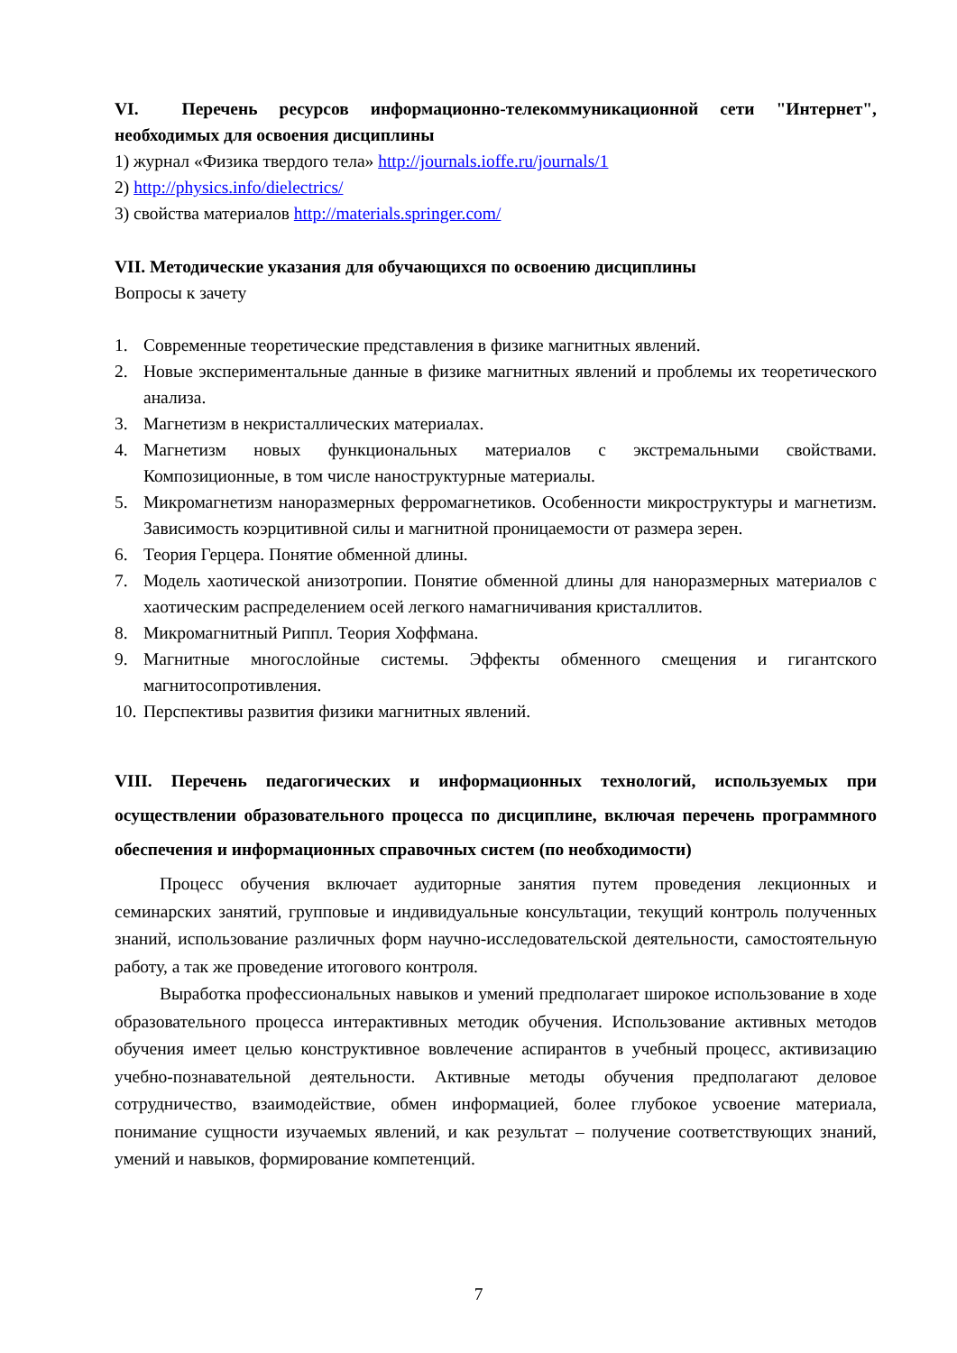VI. Перечень ресурсов информационно-телекоммуникационной сети "Интернет", необходимых для освоения дисциплины
1) журнал «Физика твердого тела» http://journals.ioffe.ru/journals/1
2) http://physics.info/dielectrics/
3) свойства материалов http://materials.springer.com/
VII. Методические указания для обучающихся по освоению дисциплины
Вопросы к зачету
1. Современные теоретические представления в физике магнитных явлений.
2. Новые экспериментальные данные в физике магнитных явлений и проблемы их теоретического анализа.
3. Магнетизм в некристаллических материалах.
4. Магнетизм новых функциональных материалов с экстремальными свойствами. Композиционные, в том числе наноструктурные материалы.
5. Микромагнетизм наноразмерных ферромагнетиков. Особенности микроструктуры и магнетизм. Зависимость коэрцитивной силы и магнитной проницаемости от размера зерен.
6. Теория Герцера. Понятие обменной длины.
7. Модель хаотической анизотропии. Понятие обменной длины для наноразмерных материалов с хаотическим распределением осей легкого намагничивания кристаллитов.
8. Микромагнитный Риппл. Теория Хоффмана.
9. Магнитные многослойные системы. Эффекты обменного смещения и гигантского магнитосопротивления.
10. Перспективы развития физики магнитных явлений.
VIII. Перечень педагогических и информационных технологий, используемых при осуществлении образовательного процесса по дисциплине, включая перечень программного обеспечения и информационных справочных систем (по необходимости)
Процесс обучения включает аудиторные занятия путем проведения лекционных и семинарских занятий, групповые и индивидуальные консультации, текущий контроль полученных знаний, использование различных форм научно-исследовательской деятельности, самостоятельную работу, а так же проведение итогового контроля.
Выработка профессиональных навыков и умений предполагает широкое использование в ходе образовательного процесса интерактивных методик обучения. Использование активных методов обучения имеет целью конструктивное вовлечение аспирантов в учебный процесс, активизацию учебно-познавательной деятельности. Активные методы обучения предполагают деловое сотрудничество, взаимодействие, обмен информацией, более глубокое усвоение материала, понимание сущности изучаемых явлений, и как результат – получение соответствующих знаний, умений и навыков, формирование компетенций.
7